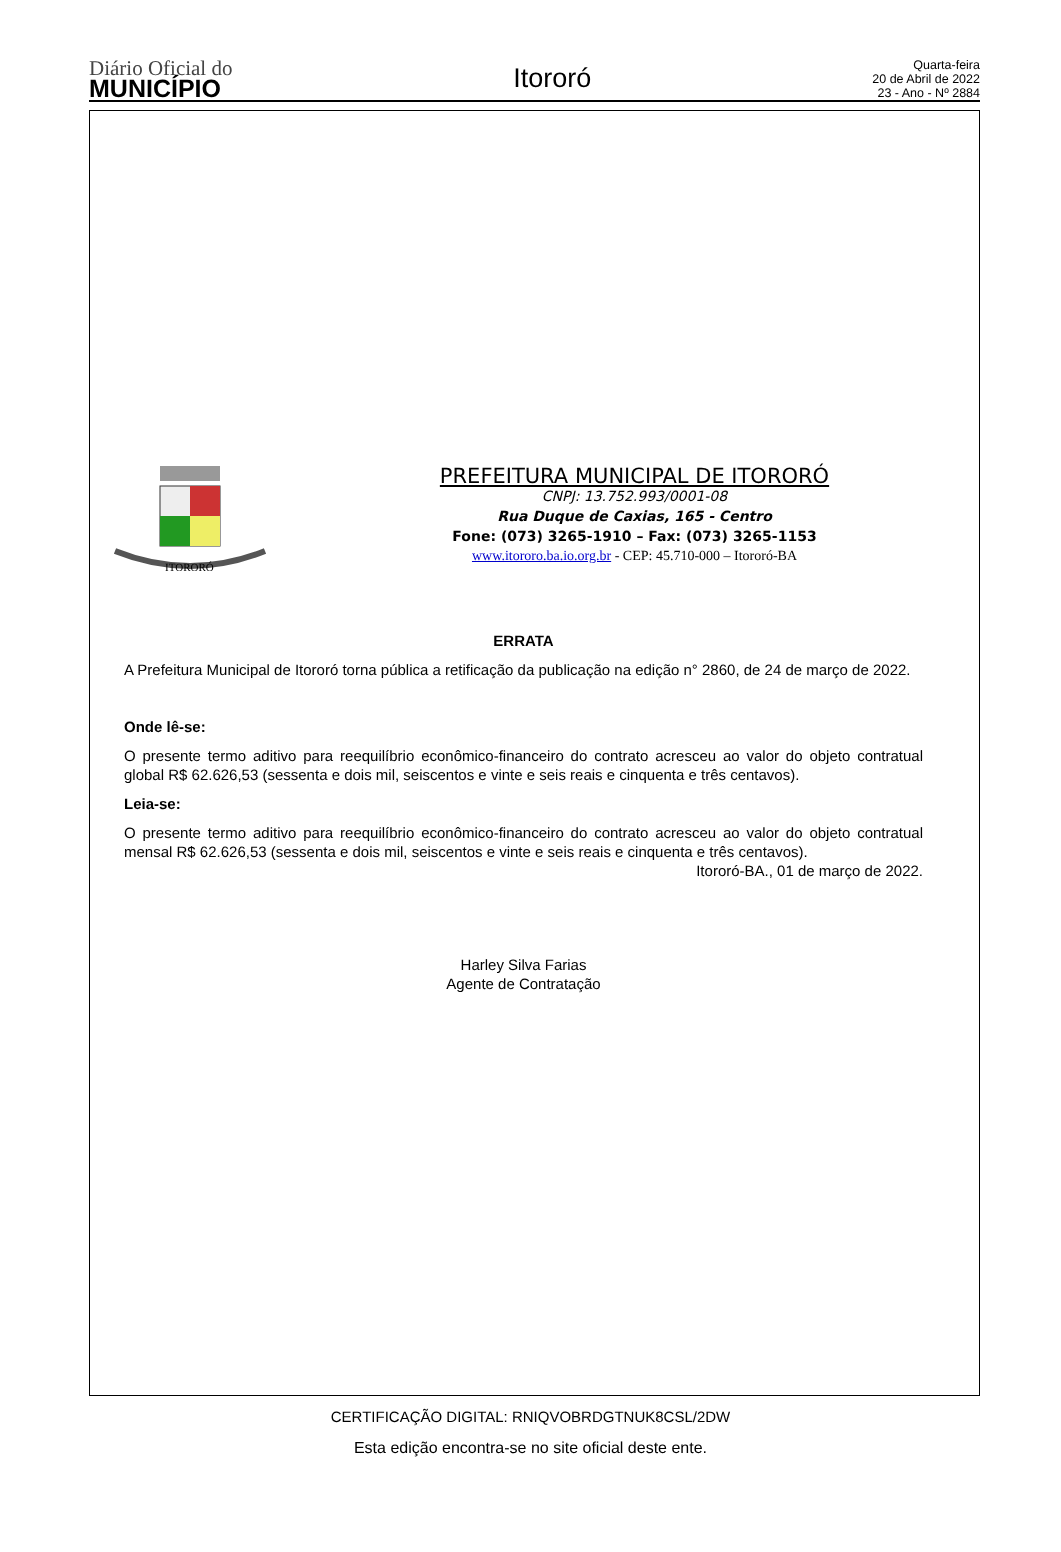Diário Oficial do
MUNICÍPIO
Itororó
Quarta-feira
20 de Abril de 2022
23 - Ano - Nº 2884
ITORORÓ
PREFEITURA MUNICIPAL DE ITORORÓ
CNPJ: 13.752.993/0001-08
Rua Duque de Caxias, 165 - Centro
Fone: (073) 3265-1910 – Fax: (073) 3265-1153
www.itororo.ba.io.org.br - CEP: 45.710-000 – Itororó-BA
ERRATA
A Prefeitura Municipal de Itororó torna pública a retificação da publicação na edição n° 2860, de 24 de março de 2022.
Onde lê-se:
O presente termo aditivo para reequilíbrio econômico-financeiro do contrato acresceu ao valor do objeto contratual global R$ 62.626,53 (sessenta e dois mil, seiscentos e vinte e seis reais e cinquenta e três centavos).
Leia-se:
O presente termo aditivo para reequilíbrio econômico-financeiro do contrato acresceu ao valor do objeto contratual mensal R$ 62.626,53 (sessenta e dois mil, seiscentos e vinte e seis reais e cinquenta e três centavos).
Itororó-BA., 01 de março de 2022.
Harley Silva Farias
Agente de Contratação
CERTIFICAÇÃO DIGITAL: RNIQVOBRDGTNUK8CSL/2DW
Esta edição encontra-se no site oficial deste ente.